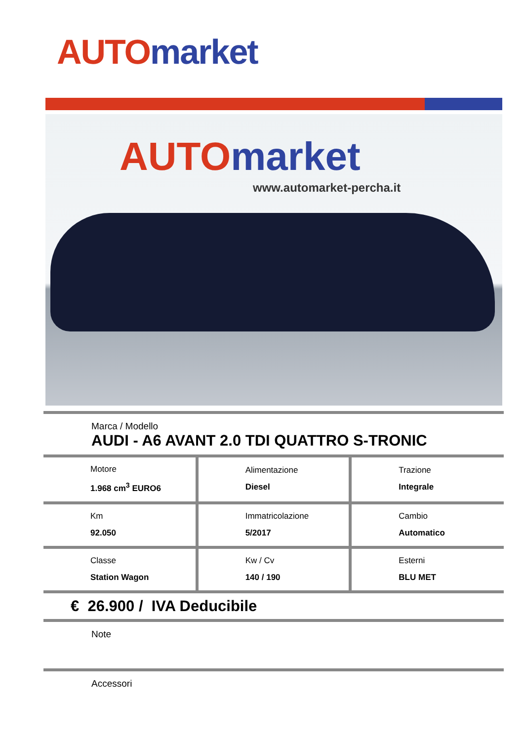AUTO market
AUTO market
www.automarket-percha.it
Marca / Modello
AUDI - A6 AVANT 2.0 TDI QUATTRO S-TRONIC
| Motore 1.968 cm<sup>3</sup> EURO6 | Alimentazione Diesel | Trazione Integrale |
| Km 92.050 | Immatricolazione 5/2017 | Cambio Automatico |
| Classe Station Wagon | Kw / Cv 140 / 190 | Esterni BLU MET |
€ 26.900 / IVA Deducibile
Note
Accessori